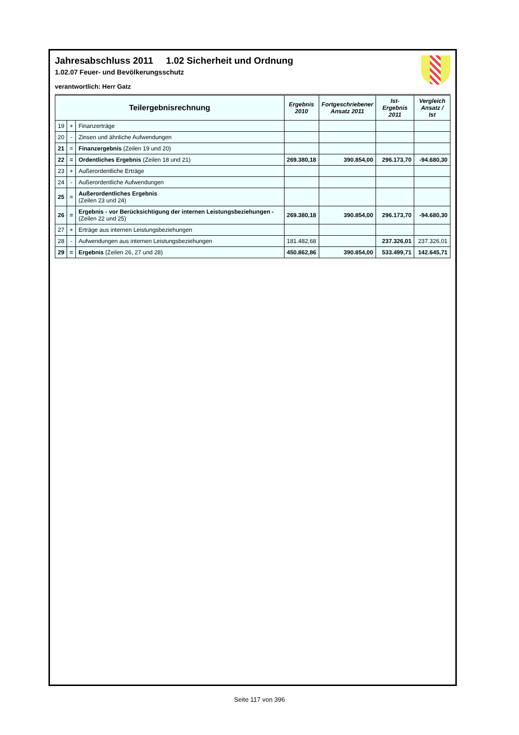Jahresabschluss 2011 1.02 Sicherheit und Ordnung
1.02.07 Feuer- und Bevölkerungsschutz
verantwortlich: Herr Gatz
| Teilergebnisrechnung | | | Ergebnis 2010 | Fortgeschriebener Ansatz 2011 | Ist-Ergebnis 2011 | Vergleich Ansatz / Ist |
| --- | --- | --- | --- | --- | --- | --- |
| 19 | + | Finanzerträge | | | | |
| 20 | - | Zinsen und ähnliche Aufwendungen | | | | |
| 21 | = | Finanzergebnis (Zeilen 19 und 20) | | | | |
| 22 | = | Ordentliches Ergebnis (Zeilen 18 und 21) | 269.380,18 | 390.854,00 | 296.173,70 | -94.680,30 |
| 23 | + | Außerordentliche Erträge | | | | |
| 24 | - | Außerordentliche Aufwendungen | | | | |
| 25 | = | Außerordentliches Ergebnis (Zeilen 23 und 24) | | | | |
| 26 | = | Ergebnis - vor Berücksichtigung der internen Leistungsbeziehungen - (Zeilen 22 und 25) | 269.380,18 | 390.854,00 | 296.173,70 | -94.680,30 |
| 27 | + | Erträge aus internen Leistungsbeziehungen | | | | |
| 28 | - | Aufwendungen aus internen Leistungsbeziehungen | 181.482,68 | | 237.326,01 | 237.326,01 |
| 29 | = | Ergebnis (Zeilen 26, 27 und 28) | 450.862,86 | 390.854,00 | 533.499,71 | 142.645,71 |
Seite 117 von 396